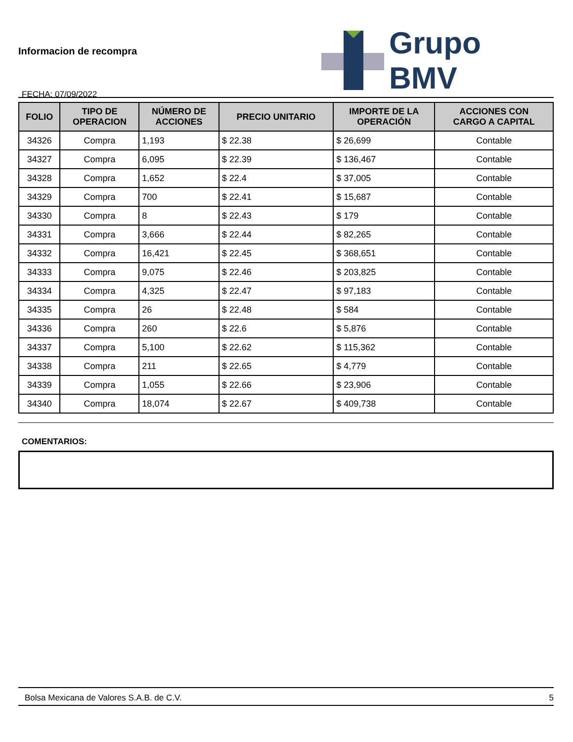Informacion de recompra
FECHA: 07/09/2022
Grupo BMV
| FOLIO | TIPO DE OPERACION | NÚMERO DE ACCIONES | PRECIO UNITARIO | IMPORTE DE LA OPERACIÓN | ACCIONES CON CARGO A CAPITAL |
| --- | --- | --- | --- | --- | --- |
| 34326 | Compra | 1,193 | $ 22.38 | $ 26,699 | Contable |
| 34327 | Compra | 6,095 | $ 22.39 | $ 136,467 | Contable |
| 34328 | Compra | 1,652 | $ 22.4 | $ 37,005 | Contable |
| 34329 | Compra | 700 | $ 22.41 | $ 15,687 | Contable |
| 34330 | Compra | 8 | $ 22.43 | $ 179 | Contable |
| 34331 | Compra | 3,666 | $ 22.44 | $ 82,265 | Contable |
| 34332 | Compra | 16,421 | $ 22.45 | $ 368,651 | Contable |
| 34333 | Compra | 9,075 | $ 22.46 | $ 203,825 | Contable |
| 34334 | Compra | 4,325 | $ 22.47 | $ 97,183 | Contable |
| 34335 | Compra | 26 | $ 22.48 | $ 584 | Contable |
| 34336 | Compra | 260 | $ 22.6 | $ 5,876 | Contable |
| 34337 | Compra | 5,100 | $ 22.62 | $ 115,362 | Contable |
| 34338 | Compra | 211 | $ 22.65 | $ 4,779 | Contable |
| 34339 | Compra | 1,055 | $ 22.66 | $ 23,906 | Contable |
| 34340 | Compra | 18,074 | $ 22.67 | $ 409,738 | Contable |
COMENTARIOS:
Bolsa Mexicana de Valores S.A.B. de C.V. 5